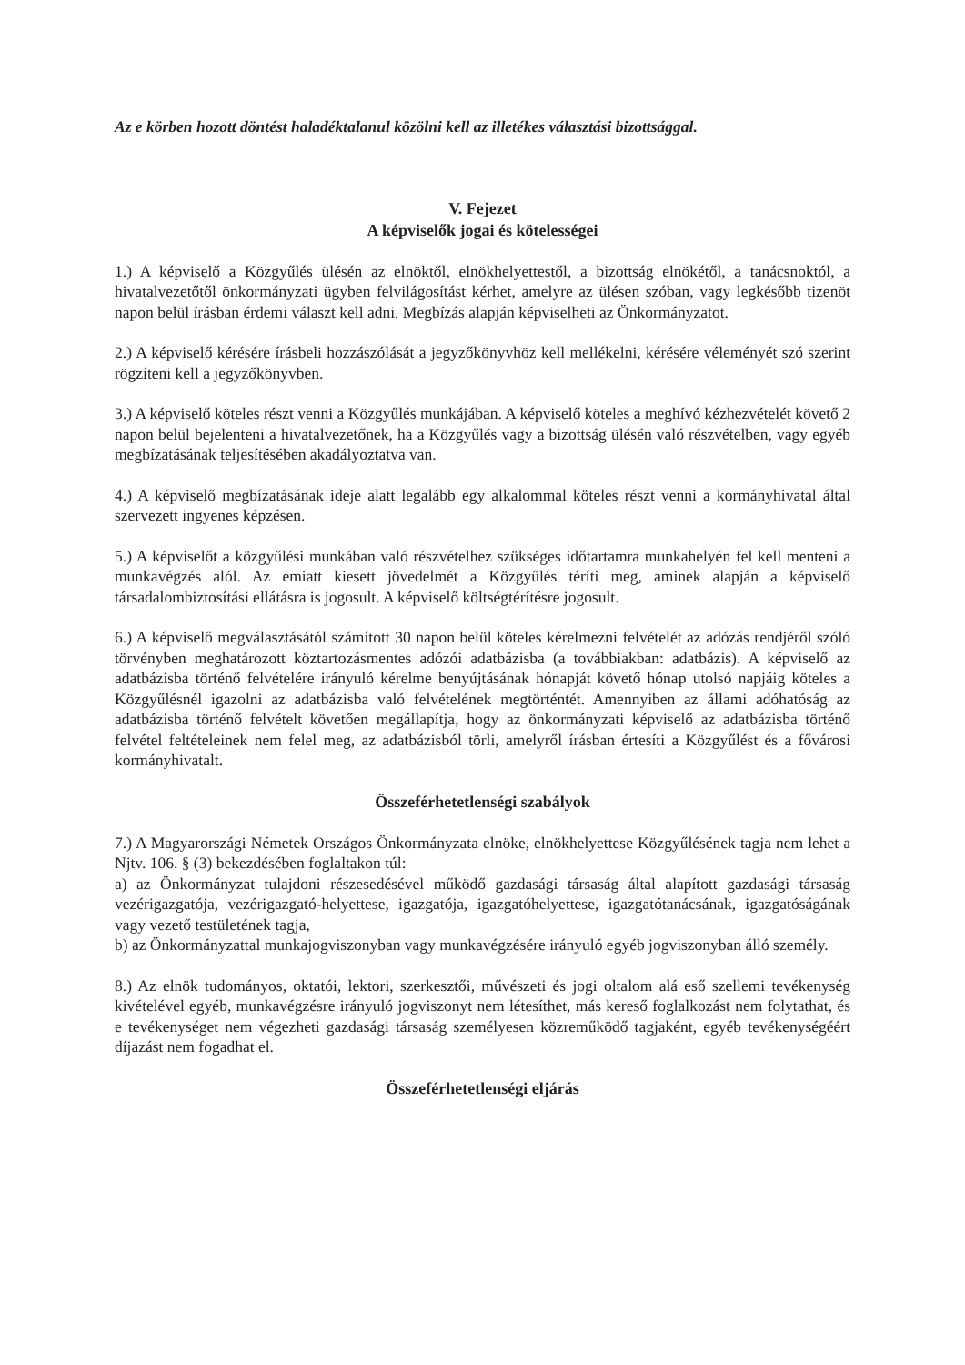Az e körben hozott döntést haladéktalanul közölni kell az illetékes választási bizottsággal.
V. Fejezet
A képviselők jogai és kötelességei
1.) A képviselő a Közgyűlés ülésén az elnöktől, elnökhelyettestől, a bizottság elnökétől, a tanácsnoktól, a hivatalvezetőtől önkormányzati ügyben felvilágosítást kérhet, amelyre az ülésen szóban, vagy legkésőbb tizenöt napon belül írásban érdemi választ kell adni. Megbízás alapján képviselheti az Önkormányzatot.
2.) A képviselő kérésére írásbeli hozzászólását a jegyzőkönyvhöz kell mellékelni, kérésére véleményét szó szerint rögzíteni kell a jegyzőkönyvben.
3.) A képviselő köteles részt venni a Közgyűlés munkájában. A képviselő köteles a meghívó kézhezvételét követő 2 napon belül bejelenteni a hivatalvezetőnek, ha a Közgyűlés vagy a bizottság ülésén való részvételben, vagy egyéb megbízatásának teljesítésében akadályoztatva van.
4.) A képviselő megbízatásának ideje alatt legalább egy alkalommal köteles részt venni a kormányhivatal által szervezett ingyenes képzésen.
5.) A képviselőt a közgyűlési munkában való részvételhez szükséges időtartamra munkahelyén fel kell menteni a munkavégzés alól. Az emiatt kiesett jövedelmét a Közgyűlés téríti meg, aminek alapján a képviselő társadalombiztosítási ellátásra is jogosult. A képviselő költségtérítésre jogosult.
6.) A képviselő megválasztásától számított 30 napon belül köteles kérelmezni felvételét az adózás rendjéről szóló törvényben meghatározott köztartozásmentes adózói adatbázisba (a továbbiakban: adatbázis). A képviselő az adatbázisba történő felvételére irányuló kérelme benyújtásának hónapját követő hónap utolsó napjáig köteles a Közgyűlésnél igazolni az adatbázisba való felvételének megtörténtét. Amennyiben az állami adóhatóság az adatbázisba történő felvételt követően megállapítja, hogy az önkormányzati képviselő az adatbázisba történő felvétel feltételeinek nem felel meg, az adatbázisból törli, amelyről írásban értesíti a Közgyűlést és a fővárosi kormányhivatalt.
Összeférhetetlenségi szabályok
7.) A Magyarországi Németek Országos Önkormányzata elnöke, elnökhelyettese Közgyűlésének tagja nem lehet a Njtv. 106. § (3) bekezdésében foglaltakon túl:
a) az Önkormányzat tulajdoni részesedésével működő gazdasági társaság által alapított gazdasági társaság vezérigazgatója, vezérigazgató-helyettese, igazgatója, igazgatóhelyettese, igazgatótanácsának, igazgatóságának vagy vezető testületének tagja,
b) az Önkormányzattal munkajogviszonyban vagy munkavégzésére irányuló egyéb jogviszonyban álló személy.
8.) Az elnök tudományos, oktatói, lektori, szerkesztői, művészeti és jogi oltalom alá eső szellemi tevékenység kivételével egyéb, munkavégzésre irányuló jogviszonyt nem létesíthet, más kereső foglalkozást nem folytathat, és e tevékenységet nem végezheti gazdasági társaság személyesen közreműködő tagjaként, egyéb tevékenységéért díjazást nem fogadhat el.
Összeférhetetlenségi eljárás